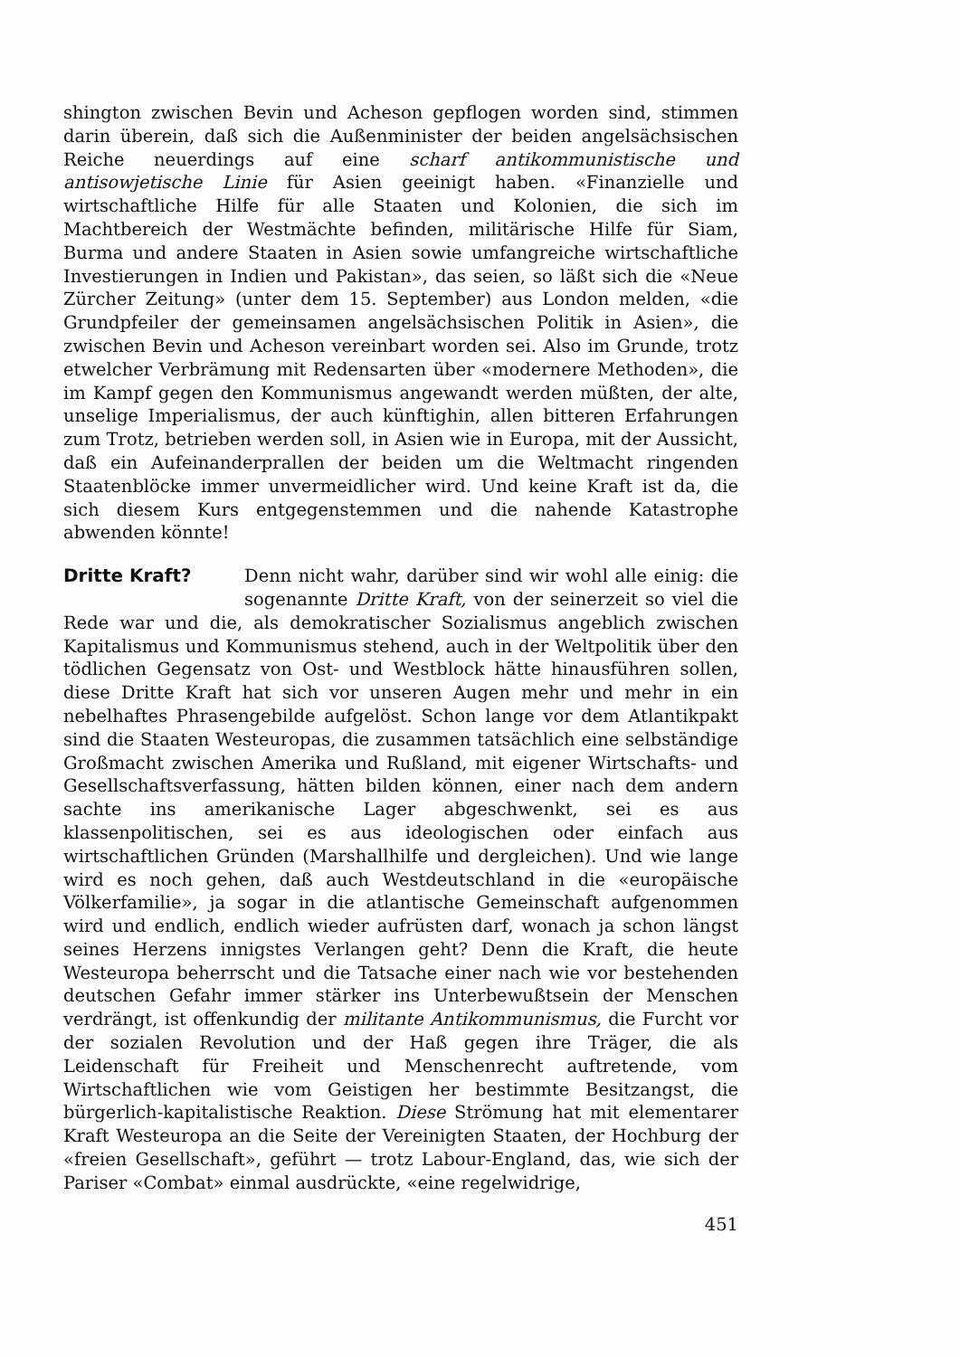shington zwischen Bevin und Acheson gepflogen worden sind, stimmen darin überein, daß sich die Außenminister der beiden angelsächsischen Reiche neuerdings auf eine scharf antikommunistische und antisowjetische Linie für Asien geeinigt haben. «Finanzielle und wirtschaftliche Hilfe für alle Staaten und Kolonien, die sich im Machtbereich der Westmächte befinden, militärische Hilfe für Siam, Burma und andere Staaten in Asien sowie umfangreiche wirtschaftliche Investierungen in Indien und Pakistan», das seien, so läßt sich die «Neue Zürcher Zeitung» (unter dem 15. September) aus London melden, «die Grundpfeiler der gemeinsamen angelsächsischen Politik in Asien», die zwischen Bevin und Acheson vereinbart worden sei. Also im Grunde, trotz etwelcher Verbrämung mit Redensarten über «modernere Methoden», die im Kampf gegen den Kommunismus angewandt werden müßten, der alte, unselige Imperialismus, der auch künftighin, allen bitteren Erfahrungen zum Trotz, betrieben werden soll, in Asien wie in Europa, mit der Aussicht, daß ein Aufeinanderprallen der beiden um die Weltmacht ringenden Staatenblöcke immer unvermeidlicher wird. Und keine Kraft ist da, die sich diesem Kurs entgegenstemmen und die nahende Katastrophe abwenden könnte!
Dritte Kraft?
Denn nicht wahr, darüber sind wir wohl alle einig: die sogenannte Dritte Kraft, von der seinerzeit so viel die Rede war und die, als demokratischer Sozialismus angeblich zwischen Kapitalismus und Kommunismus stehend, auch in der Weltpolitik über den tödlichen Gegensatz von Ost- und Westblock hätte hinausführen sollen, diese Dritte Kraft hat sich vor unseren Augen mehr und mehr in ein nebelhaftes Phrasengebilde aufgelöst. Schon lange vor dem Atlantikpakt sind die Staaten Westeuropas, die zusammen tatsächlich eine selbständige Großmacht zwischen Amerika und Rußland, mit eigener Wirtschafts- und Gesellschaftsverfassung, hätten bilden können, einer nach dem andern sachte ins amerikanische Lager abgeschwenkt, sei es aus klassenpolitischen, sei es aus ideologischen oder einfach aus wirtschaftlichen Gründen (Marshallhilfe und dergleichen). Und wie lange wird es noch gehen, daß auch Westdeutschland in die «europäische Völkerfamilie», ja sogar in die atlantische Gemeinschaft aufgenommen wird und endlich, endlich wieder aufrüsten darf, wonach ja schon längst seines Herzens innigstes Verlangen geht? Denn die Kraft, die heute Westeuropa beherrscht und die Tatsache einer nach wie vor bestehenden deutschen Gefahr immer stärker ins Unterbewußtsein der Menschen verdrängt, ist offenkundig der militante Antikommunismus, die Furcht vor der sozialen Revolution und der Haß gegen ihre Träger, die als Leidenschaft für Freiheit und Menschenrecht auftretende, vom Wirtschaftlichen wie vom Geistigen her bestimmte Besitzangst, die bürgerlich-kapitalistische Reaktion. Diese Strömung hat mit elementarer Kraft Westeuropa an die Seite der Vereinigten Staaten, der Hochburg der «freien Gesellschaft», geführt — trotz Labour-England, das, wie sich der Pariser «Combat» einmal ausdrückte, «eine regelwidrige,
451